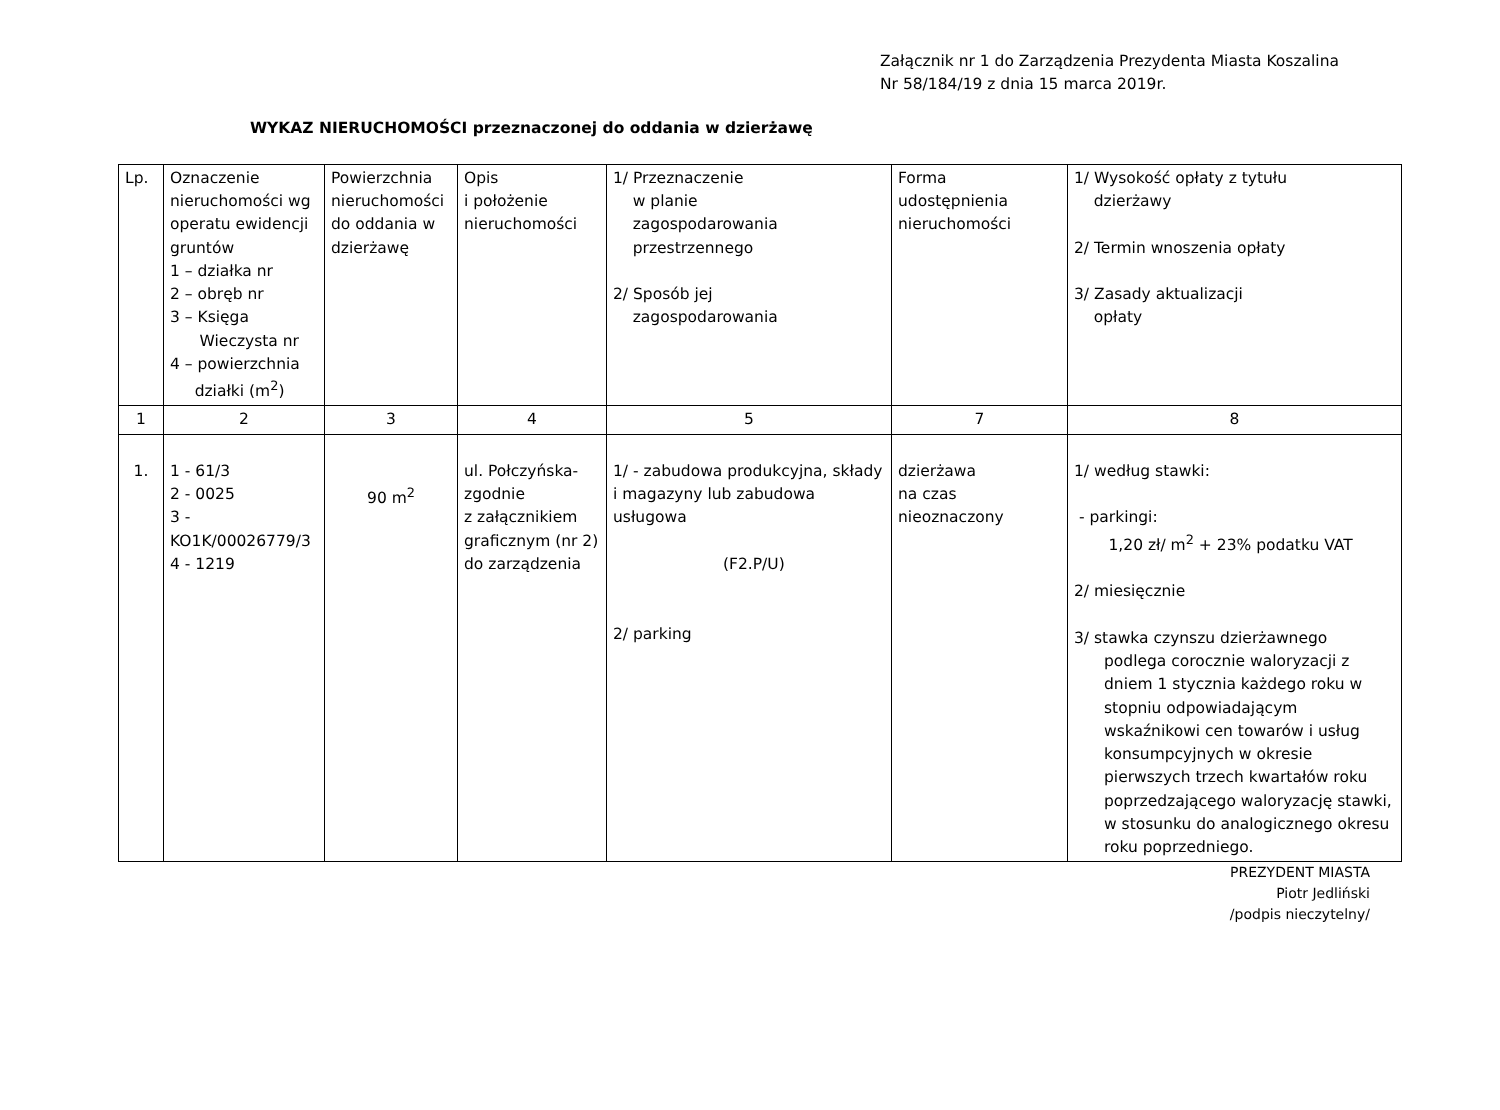Załącznik nr 1 do Zarządzenia Prezydenta Miasta Koszalina
Nr 58/184/19 z dnia 15 marca 2019r.
WYKAZ NIERUCHOMOŚCI przeznaczonej do oddania w dzierżawę
| Lp. | Oznaczenie nieruchomości wg operatu ewidencji gruntów 1 – działka nr 2 – obręb nr 3 – Księga Wieczysta nr 4 – powierzchnia działki (m<sup>2</sup>) | Powierzchnia nieruchomości do oddania w dzierżawę | Opis i położenie nieruchomości | 1/ Przeznaczenie w planie zagospodarowania przestrzennego 2/ Sposób jej zagospodarowania | Forma udostępnienia nieruchomości | 1/ Wysokość opłaty z tytułu dzierżawy 2/ Termin wnoszenia opłaty 3/ Zasady aktualizacji opłaty |
| 1 | 2 | 3 | 4 | 5 | 7 | 8 |
| 1. | 1 - 61/3 2 - 0025 3 - KO1K/00026779/3 4 - 1219 | 90 m<sup>2</sup> | ul. Połczyńska- zgodnie z załącznikiem graficznym (nr 2) do zarządzenia | 1/ - zabudowa produkcyjna, składy i magazyny lub zabudowa usługowa (F2.P/U) 2/ parking | dzierżawa na czas nieoznaczony | 1/ według stawki: - parkingi: 1,20 zł/ m<sup>2</sup> + 23% podatku VAT 2/ miesięcznie 3/ stawka czynszu dzierżawnego podlega corocznie waloryzacji z dniem 1 stycznia każdego roku w stopniu odpowiadającym wskaźnikowi cen towarów i usług konsumpcyjnych w okresie pierwszych trzech kwartałów roku poprzedzającego waloryzację stawki, w stosunku do analogicznego okresu roku poprzedniego. |
PREZYDENT MIASTA
Piotr Jedliński
/podpis nieczytelny/